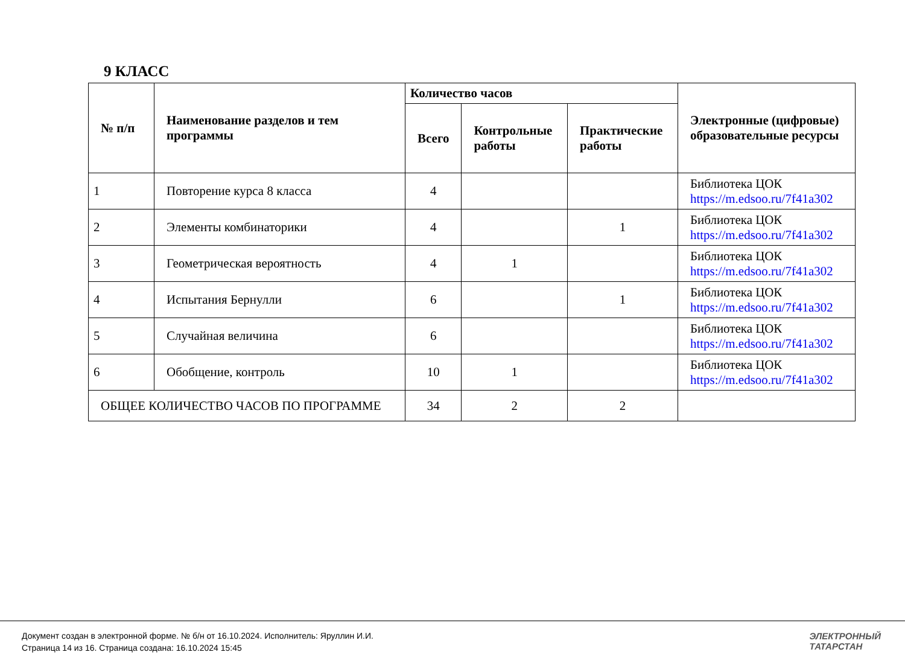9 КЛАСС
| № п/п | Наименование разделов и тем программы | Количество часов | | | Электронные (цифровые) образовательные ресурсы |
| --- | --- | --- | --- | --- | --- |
| | | Всего | Контрольные работы | Практические работы | |
| 1 | Повторение курса 8 класса | 4 | | | Библиотека ЦОК https://m.edsoo.ru/7f41a302 |
| 2 | Элементы комбинаторики | 4 | | 1 | Библиотека ЦОК https://m.edsoo.ru/7f41a302 |
| 3 | Геометрическая вероятность | 4 | 1 | | Библиотека ЦОК https://m.edsoo.ru/7f41a302 |
| 4 | Испытания Бернулли | 6 | | 1 | Библиотека ЦОК https://m.edsoo.ru/7f41a302 |
| 5 | Случайная величина | 6 | | | Библиотека ЦОК https://m.edsoo.ru/7f41a302 |
| 6 | Обобщение, контроль | 10 | 1 | | Библиотека ЦОК https://m.edsoo.ru/7f41a302 |
| ОБЩЕЕ КОЛИЧЕСТВО ЧАСОВ ПО ПРОГРАММЕ | | 34 | 2 | 2 | |
Документ создан в электронной форме. № б/н от 16.10.2024. Исполнитель: Яруллин И.И.
Страница 14 из 16. Страница создана: 16.10.2024 15:45
ЭЛЕКТРОННЫЙ
ТАТАРСТАН